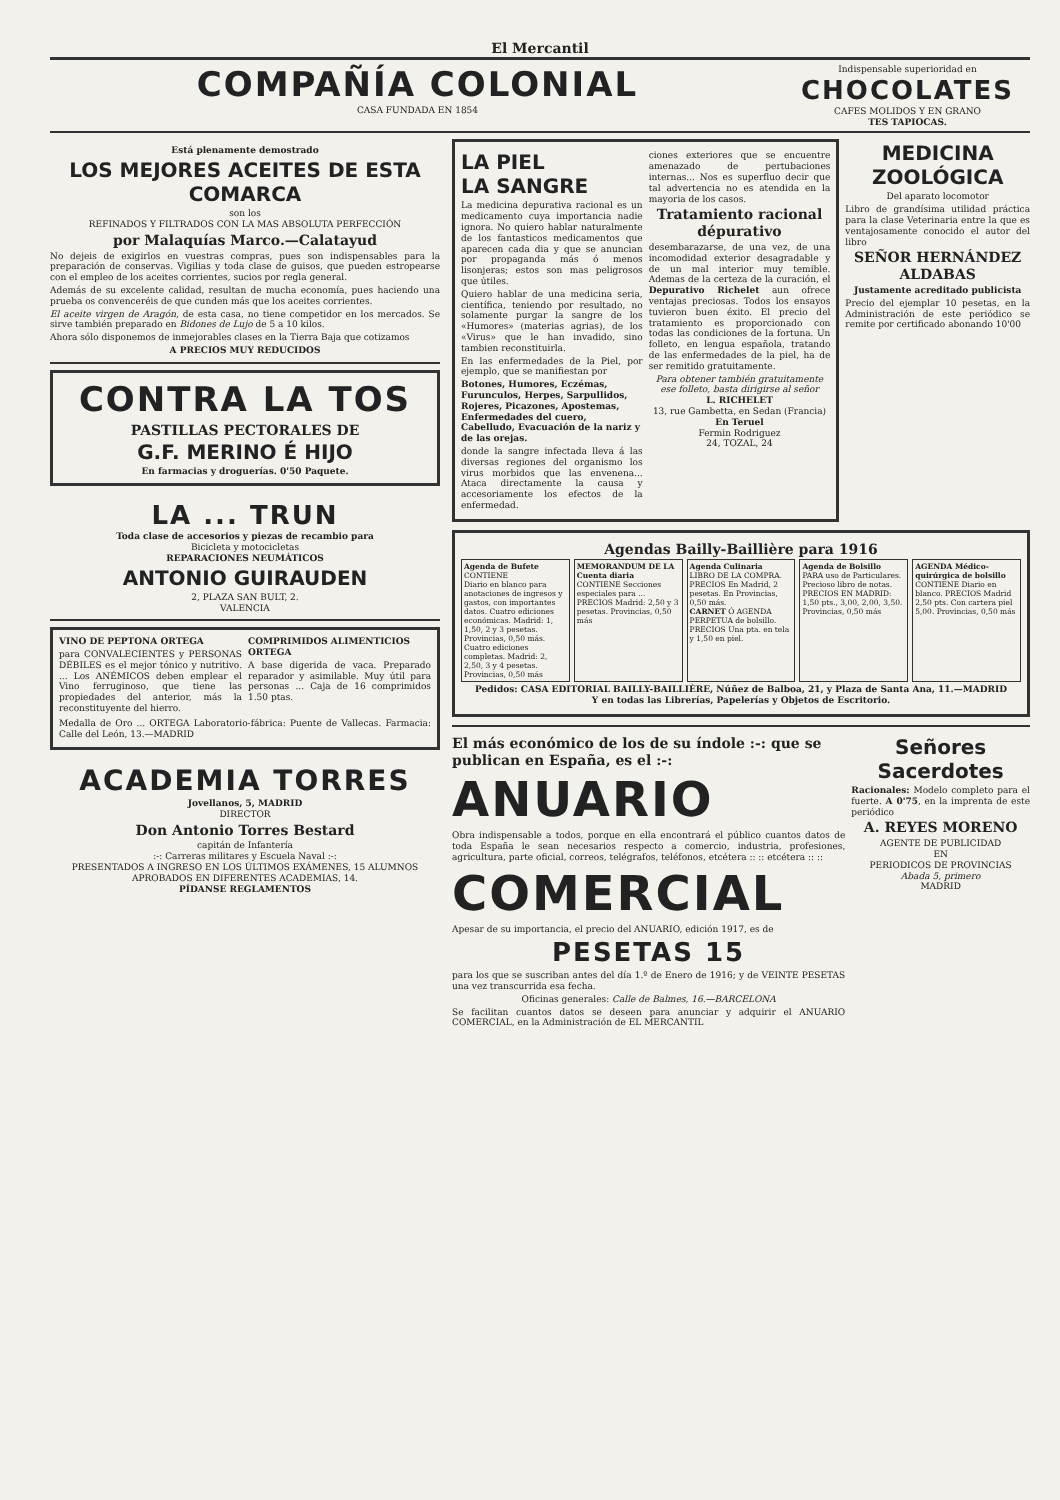El Mercantil
COMPAÑÍA COLONIAL
CASA FUNDADA EN 1854
Indispensable superioridad en
CHOCOLATES
CAFES MOLIDOS Y EN GRANO
TES TAPIOCAS.
Está plenamente demostrado
LOS MEJORES ACEITES DE ESTA COMARCA
son los
REFINADOS Y FILTRADOS CON LA MAS ABSOLUTA PERFECCIÓN
por Malaquías Marco.—Calatayud
No dejeis de exigirlos en vuestras compras, pues son indispensables para la preparación de conservas. Vigilias y toda clase de guisos, que pueden estropearse con el empleo de los aceites corrientes, sucios por regla general.
Además de su excelente calidad, resultan de mucha economía, pues haciendo una prueba os convenceréis de que cunden más que los aceites corrientes.
El aceite virgen de Aragón, de esta casa, no tiene competidor en los mercados. Se sirve también preparado en Bidones de Lujo de 5 a 10 kilos.
Ahora sólo disponemos de inmejorables clases en la Tierra Baja que cotizamos
A PRECIOS MUY REDUCIDOS
CONTRA LA TOS
PASTILLAS PECTORALES DE
G.F. MERINO É HIJO
En farmacias y droguerías. 0'50 Paquete.
LA ... TRUN
Toda clase de accesorios y piezas de recambio para
Bicicleta y motocicletas
REPARACIONES NEUMÁTICOS
ANTONIO GUIRAUDEN
2, PLAZA SAN BULT, 2.
VALENCIA
VINO DE PEPTONA ORTEGA
para CONVALECIENTES y PERSONAS DÉBILES es el mejor tónico y nutritivo. ... Los ANÉMICOS deben emplear el Vino ferruginoso, que tiene las propiedades del anterior, más la reconstituyente del hierro.
COMPRIMIDOS ALIMENTICIOS ORTEGA
A base digerida de vaca. Preparado reparador y asimilable. Muy útil para personas ... Caja de 16 comprimidos 1.50 ptas.
Medalla de Oro ... ORTEGA Laboratorio-fábrica: Puente de Vallecas. Farmacia: Calle del León, 13.—MADRID
ACADEMIA TORRES
Jovellanos, 5, MADRID
DIRECTOR
Don Antonio Torres Bestard
capitán de Infantería
:-: Carreras militares y Escuela Naval :-:
PRESENTADOS A INGRESO EN LOS ÚLTIMOS EXÁMENES, 15 ALUMNOS
APROBADOS EN DIFERENTES ACADEMIAS, 14.
PÍDANSE REGLAMENTOS
LA PIEL
LA SANGRE
La medicina depurativa racional es un medicamento cuya importancia nadie ignora. No quiero hablar naturalmente de los fantasticos medicamentos que aparecen cada dia y que se anuncian por propaganda más ó menos lisonjeras; estos son mas peligrosos que útiles.
Quiero hablar de una medicina seria, científica, teniendo por resultado, no solamente purgar la sangre de los «Humores» (materias agrias), de los «Virus» que le han invadido, sino tambien reconstituirla.
En las enfermedades de la Piel, por ejemplo, que se manifiestan por
Botones, Humores, Eczémas, Furunculos, Herpes, Sarpullidos, Rojeres, Picazones, Apostemas, Enfermedades del cuero, Cabelludo, Evacuación de la nariz y de las orejas.
donde la sangre infectada lleva á las diversas regiones del organismo los virus morbidos que las envenena... Ataca directamente la causa y accesoriamente los efectos de la enfermedad.
ciones exteriores que se encuentre amenazado de pertubaciones internas... Nos es superfluo decir que tal advertencia no es atendida en la mayoria de los casos.
Tratamiento racional dépurativo
desembarazarse, de una vez, de una incomodidad exterior desagradable y de un mal interior muy temible. Ademas de la certeza de la curación, el Depurativo Richelet aun ofrece ventajas preciosas. Todos los ensayos tuvieron buen éxito. El precio del tratamiento es proporcionado con todas las condiciones de la fortuna. Un folleto, en lengua española, tratando de las enfermedades de la piel, ha de ser remitido gratuitamente.
Para obtener también gratuitamente ese folleto, basta dirigirse al señor
L. RICHELET
13, rue Gambetta, en Sedan (Francia)
En Teruel
Fermin Rodriguez
24, TOZAL, 24
MEDICINA ZOOLÓGICA
Del aparato locomotor
Libro de grandísima utilidad práctica para la clase Veterinaria entre la que es ventajosamente conocido el autor del libro
SEÑOR HERNÁNDEZ ALDABAS
Justamente acreditado publicista
Precio del ejemplar 10 pesetas, en la Administración de este periódico se remite por certificado abonando 10'00
Agendas Bailly-Baillière para 1916
Agenda de Bufete
CONTIENE
Diario en blanco para anotaciones de ingresos y gastos, con importantes datos. Cuatro ediciones económicas. Madrid: 1, 1,50, 2 y 3 pesetas. Provincias, 0,50 más. Cuatro ediciones completas. Madrid: 2, 2,50, 3 y 4 pesetas. Provincias, 0,50 más
MEMORANDUM DE LA Cuenta diaria
CONTIENE Secciones especiales para ... PRECIOS Madrid: 2,50 y 3 pesetas. Provincias, 0,50 más
Agenda Culinaria
LIBRO DE LA COMPRA. PRECIOS En Madrid, 2 pesetas. En Provincias, 0,50 más.
CARNET Ó AGENDA PERPETUA de bolsillo. PRECIOS Una pta. en tela y 1,50 en piel.
Agenda de Bolsillo
PARA uso de Particulares. Precioso libro de notas. PRECIOS EN MADRID: 1,50 pts., 3,00, 2,00, 3,50. Provincias, 0,50 más
AGENDA Médico-quirúrgica de bolsillo
CONTIENE Diario en blanco. PRECIOS Madrid 2,50 pts. Con cartera piel 5,00. Provincias, 0,50 más
Pedidos: CASA EDITORIAL BAILLY-BAILLIÈRE, Núñez de Balboa, 21, y Plaza de Santa Ana, 11.—MADRID
Y en todas las Librerías, Papelerías y Objetos de Escritorio.
El más económico de los de su índole :-: que se publican en España, es el :-:
ANUARIO
Obra indispensable a todos, porque en ella encontrará el público cuantos datos de toda España le sean necesarios respecto a comercio, industria, profesiones, agricultura, parte oficial, correos, telégrafos, teléfonos, etcétera :: :: etcétera :: ::
COMERCIAL
Apesar de su importancia, el precio del ANUARIO, edición 1917, es de
PESETAS 15
para los que se suscriban antes del día 1.º de Enero de 1916; y de VEINTE PESETAS una vez transcurrida esa fecha.
Oficinas generales: Calle de Balmes, 16.—BARCELONA
Se facilitan cuantos datos se deseen para anunciar y adquirir el ANUARIO COMERCIAL, en la Administración de EL MERCANTIL
Señores Sacerdotes
Racionales: Modelo completo para el fuerte. A 0'75, en la imprenta de este periódico
A. REYES MORENO
AGENTE DE PUBLICIDAD
EN
PERIODICOS DE PROVINCIAS
Abada 5, primero
MADRID